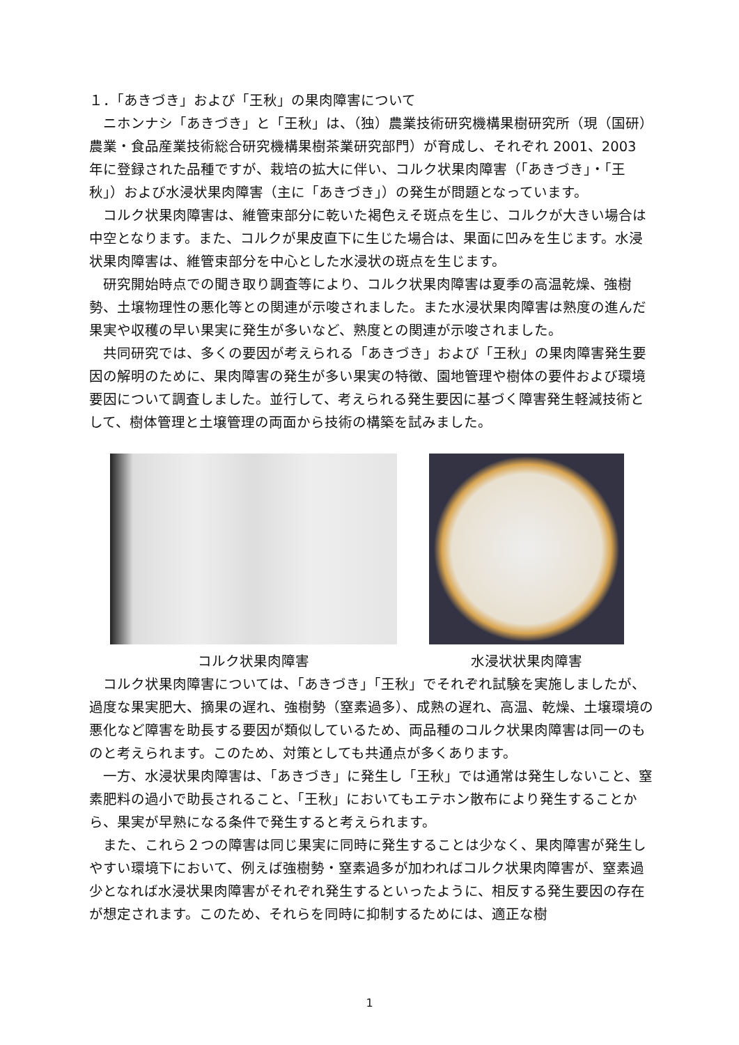１．「あきづき」および「王秋」の果肉障害について
ニホンナシ「あきづき」と「王秋」は、（独）農業技術研究機構果樹研究所（現（国研）農業・食品産業技術総合研究機構果樹茶業研究部門）が育成し、それぞれ 2001、2003 年に登録された品種ですが、栽培の拡大に伴い、コルク状果肉障害（「あきづき」・「王秋」）および水浸状果肉障害（主に「あきづき」）の発生が問題となっています。
コルク状果肉障害は、維管束部分に乾いた褐色えそ斑点を生じ、コルクが大きい場合は中空となります。また、コルクが果皮直下に生じた場合は、果面に凹みを生じます。水浸状果肉障害は、維管束部分を中心とした水浸状の斑点を生じます。
研究開始時点での聞き取り調査等により、コルク状果肉障害は夏季の高温乾燥、強樹勢、土壌物理性の悪化等との関連が示唆されました。また水浸状果肉障害は熟度の進んだ果実や収穫の早い果実に発生が多いなど、熟度との関連が示唆されました。
共同研究では、多くの要因が考えられる「あきづき」および「王秋」の果肉障害発生要因の解明のために、果肉障害の発生が多い果実の特徴、園地管理や樹体の要件および環境要因について調査しました。並行して、考えられる発生要因に基づく障害発生軽減技術として、樹体管理と土壌管理の両面から技術の構築を試みました。
コルク状果肉障害 水浸状状果肉障害
コルク状果肉障害については、「あきづき」「王秋」でそれぞれ試験を実施しましたが、過度な果実肥大、摘果の遅れ、強樹勢（窒素過多）、成熟の遅れ、高温、乾燥、土壌環境の悪化など障害を助長する要因が類似しているため、両品種のコルク状果肉障害は同一のものと考えられます。このため、対策としても共通点が多くあります。
一方、水浸状果肉障害は、「あきづき」に発生し「王秋」では通常は発生しないこと、窒素肥料の過小で助長されること、「王秋」においてもエテホン散布により発生することから、果実が早熟になる条件で発生すると考えられます。
また、これら２つの障害は同じ果実に同時に発生することは少なく、果肉障害が発生しやすい環境下において、例えば強樹勢・窒素過多が加わればコルク状果肉障害が、窒素過少となれば水浸状果肉障害がそれぞれ発生するといったように、相反する発生要因の存在が想定されます。このため、それらを同時に抑制するためには、適正な樹
1